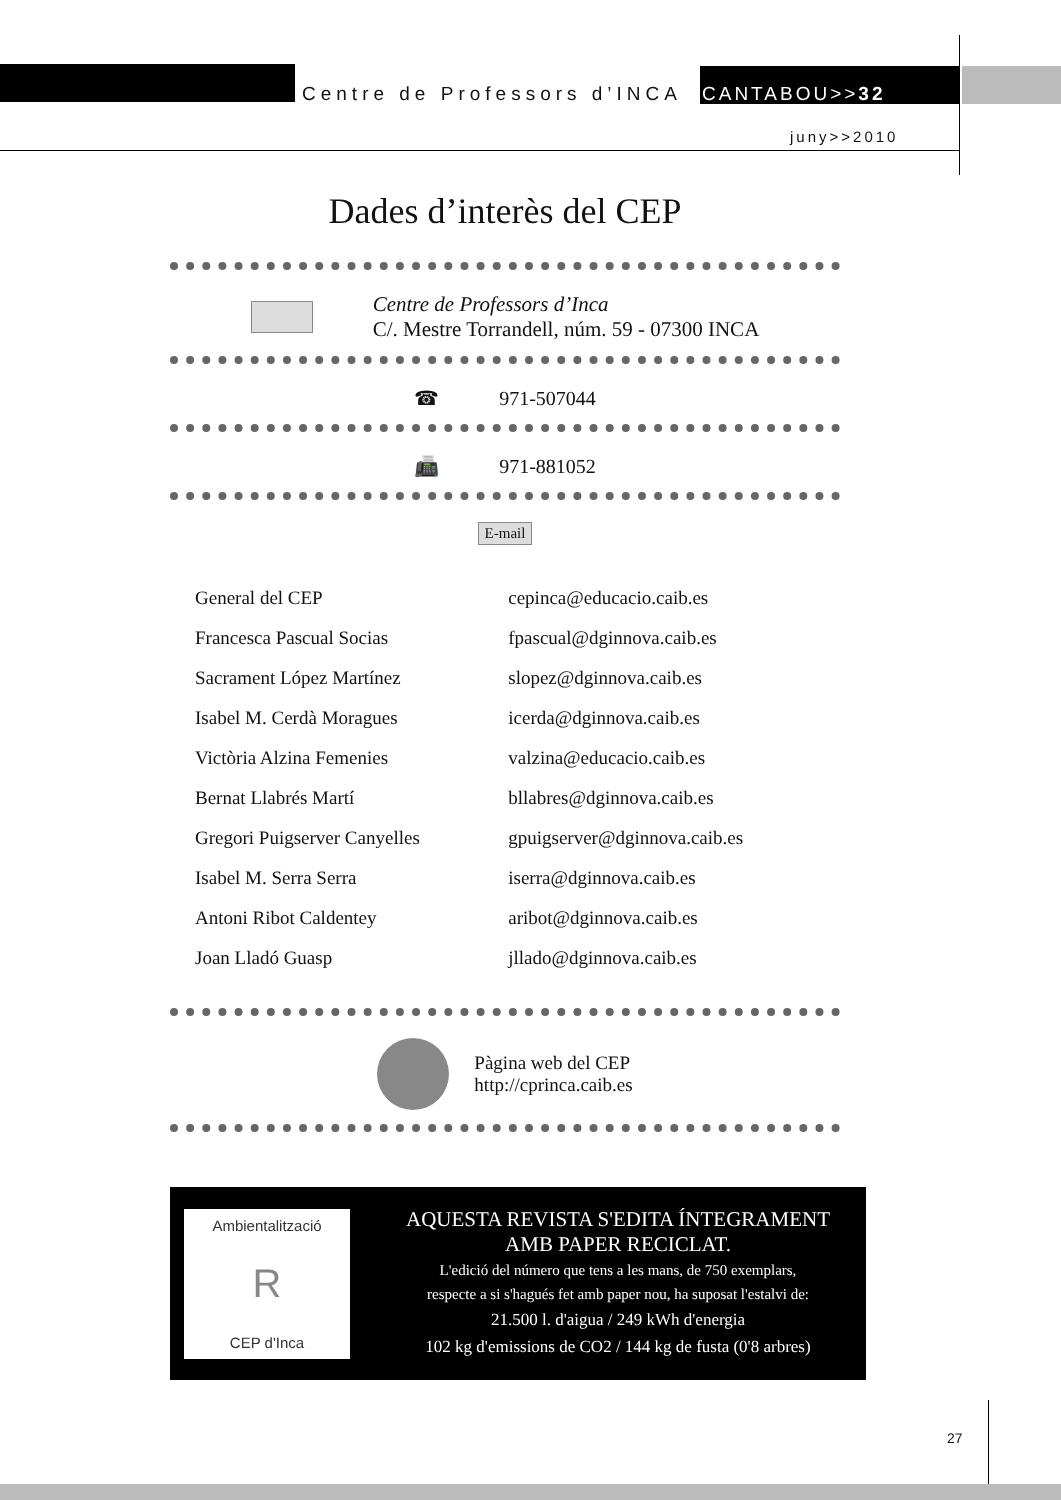Centre de Professors d’INCA CANTABOU>>32
juny>>2010
Dades d’interès del CEP
Centre de Professors d’Inca
C/. Mestre Torrandell, núm. 59 - 07300 INCA
☎ 971-507044
📠 971-881052
E-mail
| General del CEP | cepinca@educacio.caib.es |
| Francesca Pascual Socias | fpascual@dginnova.caib.es |
| Sacrament López Martínez | slopez@dginnova.caib.es |
| Isabel M. Cerdà Moragues | icerda@dginnova.caib.es |
| Victòria Alzina Femenies | valzina@educacio.caib.es |
| Bernat Llabrés Martí | bllabres@dginnova.caib.es |
| Gregori Puigserver Canyelles | gpuigserver@dginnova.caib.es |
| Isabel M. Serra Serra | iserra@dginnova.caib.es |
| Antoni Ribot Caldentey | aribot@dginnova.caib.es |
| Joan Lladó Guasp | jllado@dginnova.caib.es |
Pàgina web del CEP
http://cprinca.caib.es
Ambientalització
R
CEP d'Inca
AQUESTA REVISTA S'EDITA ÍNTEGRAMENT
AMB PAPER RECICLAT.
L'edició del número que tens a les mans, de 750 exemplars,
respecte a si s'hagués fet amb paper nou, ha suposat l'estalvi de:
21.500 l. d'aigua / 249 kWh d'energia
102 kg d'emissions de CO2 / 144 kg de fusta (0'8 arbres)
27